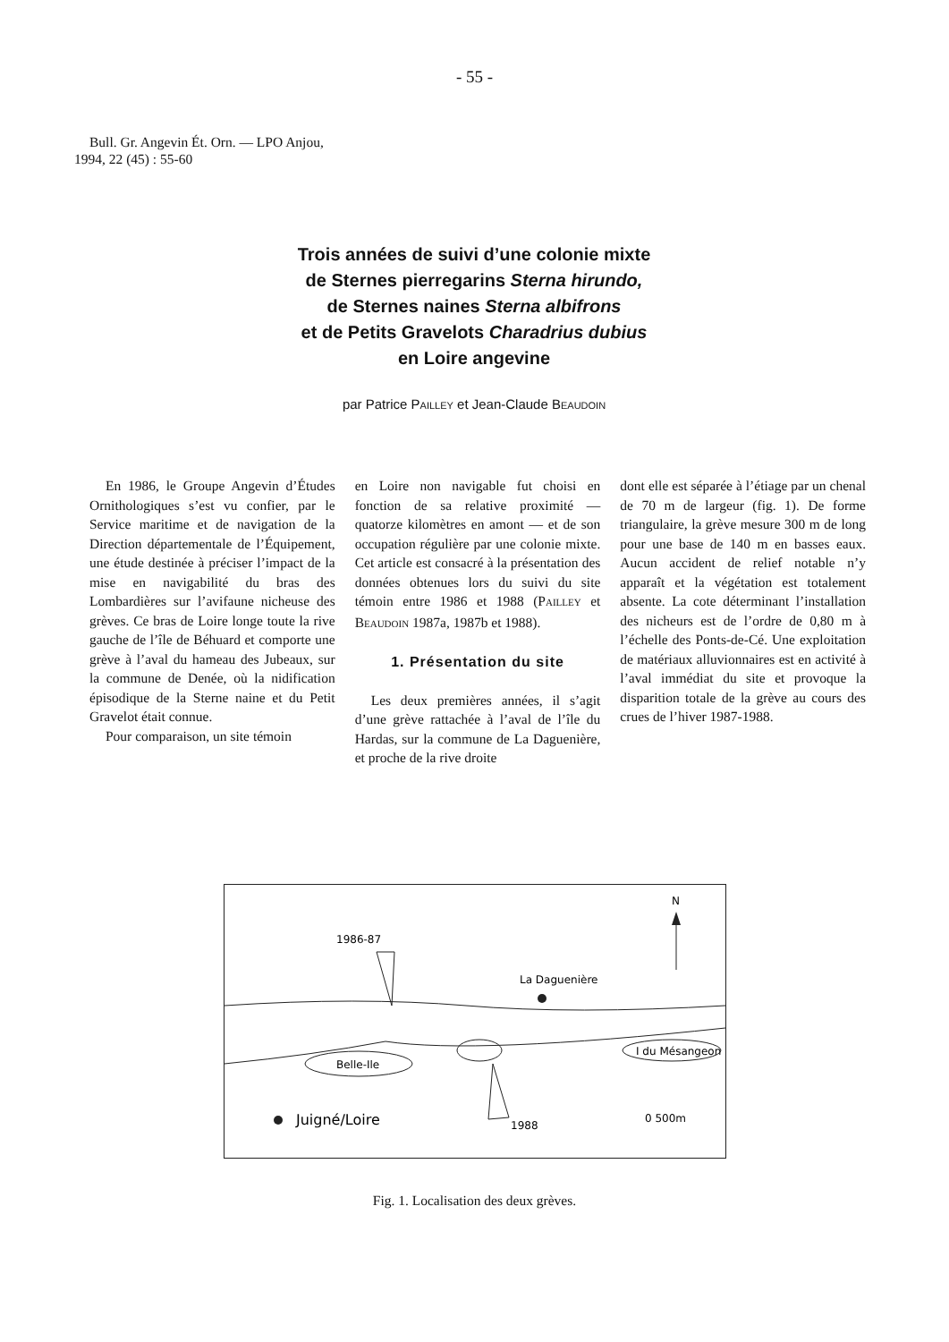- 55 -
Bull. Gr. Angevin Ét. Orn. — LPO Anjou,
1994, 22 (45) : 55-60
Trois années de suivi d’une colonie mixte
de Sternes pierregarins Sterna hirundo,
de Sternes naines Sterna albifrons
et de Petits Gravelots Charadrius dubius
en Loire angevine
par Patrice PAILLEY et Jean-Claude BEAUDOIN
En 1986, le Groupe Angevin d’Études Ornithologiques s’est vu confier, par le Service maritime et de navigation de la Direction départementale de l’Équipement, une étude destinée à préciser l’impact de la mise en navigabilité du bras des Lombardières sur l’avifaune nicheuse des grèves. Ce bras de Loire longe toute la rive gauche de l’île de Béhuard et comporte une grève à l’aval du hameau des Jubeaux, sur la commune de Denée, où la nidification épisodique de la Sterne naine et du Petit Gravelot était connue.
Pour comparaison, un site témoin
en Loire non navigable fut choisi en fonction de sa relative proximité — quatorze kilomètres en amont — et de son occupation régulière par une colonie mixte. Cet article est consacré à la présentation des données obtenues lors du suivi du site témoin entre 1986 et 1988 (PAILLEY et BEAUDOIN 1987a, 1987b et 1988).
1. Présentation du site
Les deux premières années, il s’agit d’une grève rattachée à l’aval de l’île du Hardas, sur la commune de La Daguenière, et proche de la rive droite
dont elle est séparée à l’étiage par un chenal de 70 m de largeur (fig. 1). De forme triangulaire, la grève mesure 300 m de long pour une base de 140 m en basses eaux. Aucun accident de relief notable n’y apparaît et la végétation est totalement absente. La cote déterminant l’installation des nicheurs est de l’ordre de 0,80 m à l’échelle des Ponts-de-Cé. Une exploitation de matériaux alluvionnaires est en activité à l’aval immédiat du site et provoque la disparition totale de la grève au cours des crues de l’hiver 1987-1988.
N
1986-87
La Daguenière
I du Mésangeon
Belle-Ile
Juigné/Loire
1988
0 500m
Fig. 1. Localisation des deux grèves.